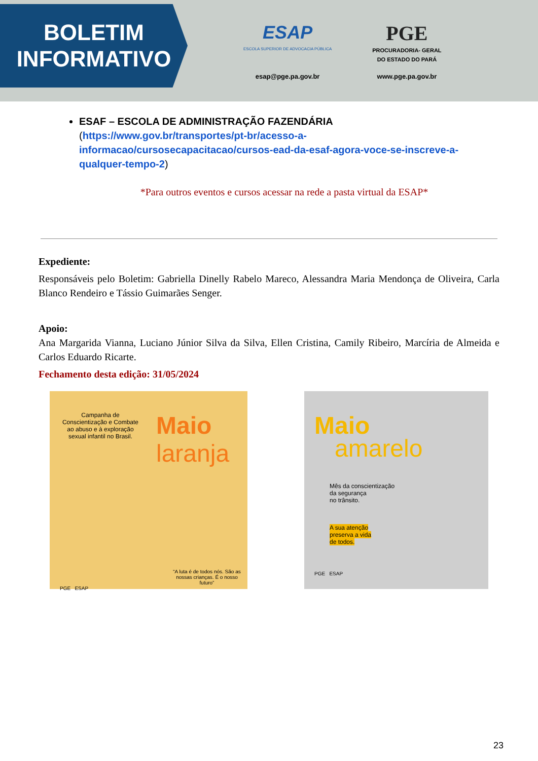BOLETIM
INFORMATIVO
ESAP
ESCOLA SUPERIOR DE ADVOCACIA PÚBLICA
esap@pge.pa.gov.br
PGE
PROCURADORIA- GERAL
DO ESTADO DO PARÁ
www.pge.pa.gov.br
ESAF – ESCOLA DE ADMINISTRAÇÃO FAZENDÁRIA
(https://www.gov.br/transportes/pt-br/acesso-a-informacao/cursosecapacitacao/cursos-ead-da-esaf-agora-voce-se-inscreve-a-qualquer-tempo-2)
*Para outros eventos e cursos acessar na rede a pasta virtual da ESAP*
Expediente:
Responsáveis pelo Boletim: Gabriella Dinelly Rabelo Mareco, Alessandra Maria Mendonça de Oliveira, Carla Blanco Rendeiro e Tássio Guimarães Senger.
Apoio:
Ana Margarida Vianna, Luciano Júnior Silva da Silva, Ellen Cristina, Camily Ribeiro, Marcíria de Almeida e Carlos Eduardo Ricarte.
Fechamento desta edição: 31/05/2024
Campanha de Conscientização e Combate ao abuso e à exploração sexual infantil no Brasil.
Maio
laranja
“A luta é de todos nós. São as nossas crianças. É o nosso futuro”
PGE ESAP
Maio
amarelo
Mês da conscientização
da segurança
no trânsito.
A sua atenção
preserva a vida
de todos.
PGE ESAP
23